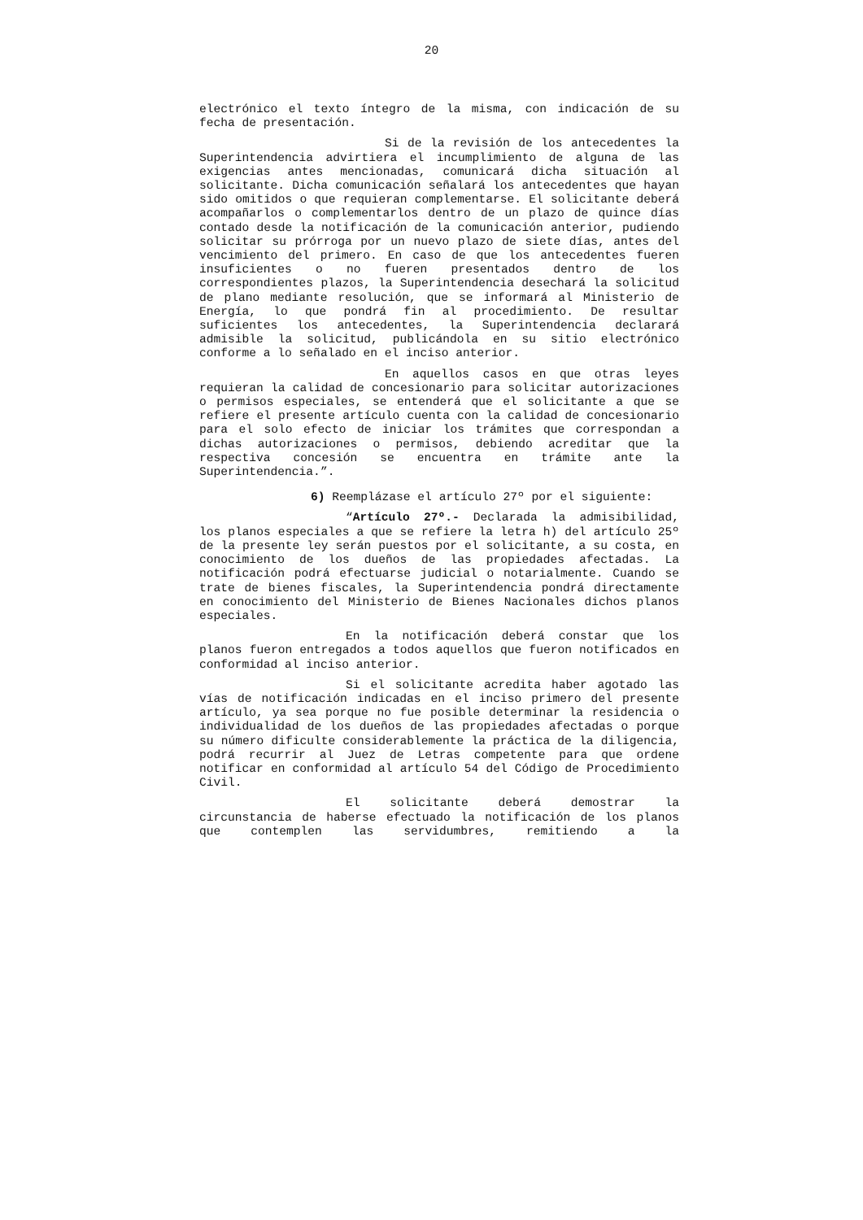20
electrónico el texto íntegro de la misma, con indicación de su fecha de presentación.
Si de la revisión de los antecedentes la Superintendencia advirtiera el incumplimiento de alguna de las exigencias antes mencionadas, comunicará dicha situación al solicitante. Dicha comunicación señalará los antecedentes que hayan sido omitidos o que requieran complementarse. El solicitante deberá acompañarlos o complementarlos dentro de un plazo de quince días contado desde la notificación de la comunicación anterior, pudiendo solicitar su prórroga por un nuevo plazo de siete días, antes del vencimiento del primero. En caso de que los antecedentes fueren insuficientes o no fueren presentados dentro de los correspondientes plazos, la Superintendencia desechará la solicitud de plano mediante resolución, que se informará al Ministerio de Energía, lo que pondrá fin al procedimiento. De resultar suficientes los antecedentes, la Superintendencia declarará admisible la solicitud, publicándola en su sitio electrónico conforme a lo señalado en el inciso anterior.
En aquellos casos en que otras leyes requieran la calidad de concesionario para solicitar autorizaciones o permisos especiales, se entenderá que el solicitante a que se refiere el presente artículo cuenta con la calidad de concesionario para el solo efecto de iniciar los trámites que correspondan a dichas autorizaciones o permisos, debiendo acreditar que la respectiva concesión se encuentra en trámite ante la Superintendencia.”.
6) Reemplázase el artículo 27º por el siguiente:
“Artículo 27º.- Declarada la admisibilidad, los planos especiales a que se refiere la letra h) del artículo 25º de la presente ley serán puestos por el solicitante, a su costa, en conocimiento de los dueños de las propiedades afectadas. La notificación podrá efectuarse judicial o notarialmente. Cuando se trate de bienes fiscales, la Superintendencia pondrá directamente en conocimiento del Ministerio de Bienes Nacionales dichos planos especiales.
En la notificación deberá constar que los planos fueron entregados a todos aquellos que fueron notificados en conformidad al inciso anterior.
Si el solicitante acredita haber agotado las vías de notificación indicadas en el inciso primero del presente artículo, ya sea porque no fue posible determinar la residencia o individualidad de los dueños de las propiedades afectadas o porque su número dificulte considerablemente la práctica de la diligencia, podrá recurrir al Juez de Letras competente para que ordene notificar en conformidad al artículo 54 del Código de Procedimiento Civil.
El solicitante deberá demostrar la circunstancia de haberse efectuado la notificación de los planos que contemplen las servidumbres, remitiendo a la